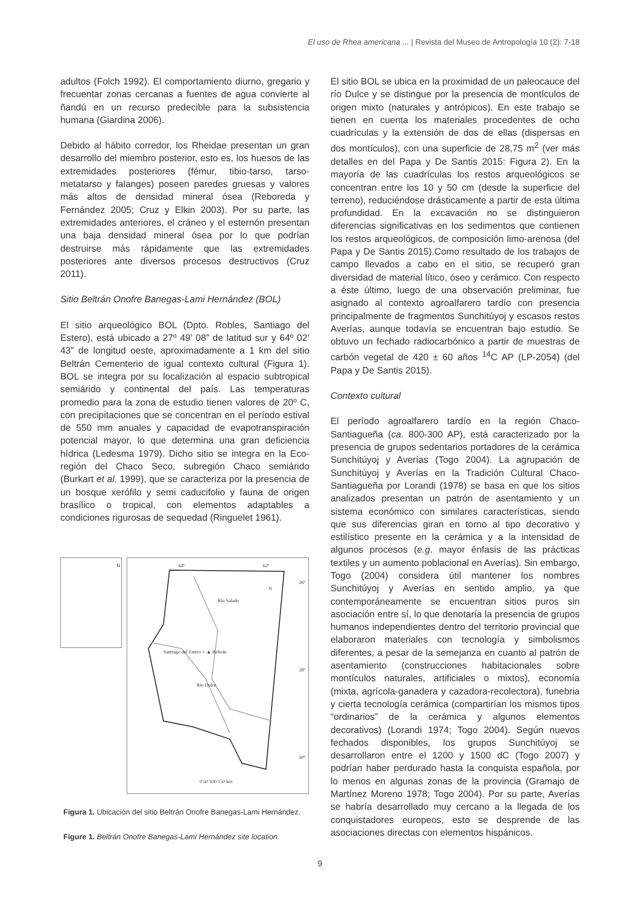El uso de Rhea americana ... | Revista del Museo de Antropología 10 (2): 7-18
adultos (Folch 1992). El comportamiento diurno, gregario y frecuentar zonas cercanas a fuentes de agua convierte al ñandú en un recurso predecible para la subsistencia humana (Giardina 2006).
Debido al hábito corredor, los Rheidae presentan un gran desarrollo del miembro posterior, esto es, los huesos de las extremidades posteriores (fémur, tibio-tarso, tarso-metatarso y falanges) poseen paredes gruesas y valores más altos de densidad mineral ósea (Reboreda y Fernández 2005; Cruz y Elkin 2003). Por su parte, las extremidades anteriores, el cráneo y el esternón presentan una baja densidad mineral ósea por lo que podrían destruirse más rápidamente que las extremidades posteriores ante diversos procesos destructivos (Cruz 2011).
Sitio Beltrán Onofre Banegas-Lami Hernández (BOL)
El sitio arqueológico BOL (Dpto. Robles, Santiago del Estero), está ubicado a 27º 49’ 08” de latitud sur y 64º 02’ 43” de longitud oeste, aproximadamente a 1 km del sitio Beltrán Cementerio de igual contexto cultural (Figura 1). BOL se integra por su localización al espacio subtropical semiárido y continental del país. Las temperaturas promedio para la zona de estudio tienen valores de 20º C, con precipitaciones que se concentran en el período estival de 550 mm anuales y capacidad de evapotranspiración potencial mayor, lo que determina una gran deficiencia hídrica (Ledesma 1979). Dicho sitio se integra en la Eco-región del Chaco Seco, subregión Chaco semiárido (Burkart et al. 1999), que se caracteriza por la presencia de un bosque xerófilo y semi caducifolio y fauna de origen brasílico o tropical, con elementos adaptables a condiciones rigurosas de sequedad (Ringuelet 1961).
N
Santiago del Estero ○ ▲ Beltrán
64º 62º
26º
28º
30º
Río Salado
Río Dulce
N
0 50 100 150 km
Figura 1. Ubicación del sitio Beltrán Onofre Banegas-Lami Hernández.
Figure 1. Beltrán Onofre Banegas-Lami Hernández site location.
El sitio BOL se ubica en la proximidad de un paleocauce del río Dulce y se distingue por la presencia de montículos de origen mixto (naturales y antrópicos). En este trabajo se tienen en cuenta los materiales procedentes de ocho cuadrículas y la extensión de dos de ellas (dispersas en dos montículos), con una superficie de 28,75 m<sup>2</sup> (ver más detalles en del Papa y De Santis 2015: Figura 2). En la mayoría de las cuadrículas los restos arqueológicos se concentran entre los 10 y 50 cm (desde la superficie del terreno), reduciéndose drásticamente a partir de esta última profundidad. En la excavación no se distinguieron diferencias significativas en los sedimentos que contienen los restos arqueológicos, de composición limo-arenosa (del Papa y De Santis 2015).Como resultado de los trabajos de campo llevados a cabo en el sitio, se recuperó gran diversidad de material lítico, óseo y cerámico. Con respecto a éste último, luego de una observación preliminar, fue asignado al contexto agroalfarero tardío con presencia principalmente de fragmentos Sunchitúyoj y escasos restos Averías, aunque todavía se encuentran bajo estudio. Se obtuvo un fechado radiocarbónico a partir de muestras de carbón vegetal de 420 ± 60 años <sup>14</sup>C AP (LP-2054) (del Papa y De Santis 2015).
Contexto cultural
El período agroalfarero tardío en la región Chaco-Santiagueña (ca. 800-300 AP), está caracterizado por la presencia de grupos sedentarios portadores de la cerámica Sunchitúyoj y Averías (Togo 2004). La agrupación de Sunchitúyoj y Averías en la Tradición Cultural Chaco-Santiagueña por Lorandi (1978) se basa en que los sitios analizados presentan un patrón de asentamiento y un sistema económico con similares características, siendo que sus diferencias giran en torno al tipo decorativo y estilístico presente en la cerámica y a la intensidad de algunos procesos (e.g. mayor énfasis de las prácticas textiles y un aumento poblacional en Averías). Sin embargo, Togo (2004) considera útil mantener los nombres Sunchitúyoj y Averías en sentido amplio, ya que contemporáneamente se encuentran sitios puros sin asociación entre sí, lo que denotaría la presencia de grupos humanos independientes dentro del territorio provincial que elaboraron materiales con tecnología y simbolismos diferentes, a pesar de la semejanza en cuanto al patrón de asentamiento (construcciones habitacionales sobre montículos naturales, artificiales o mixtos), economía (mixta, agrícola-ganadera y cazadora-recolectora), funebria y cierta tecnología cerámica (compartirían los mismos tipos “ordinarios” de la cerámica y algunos elementos decorativos) (Lorandi 1974; Togo 2004). Según nuevos fechados disponibles, los grupos Sunchitúyoj se desarrollaron entre el 1200 y 1500 dC (Togo 2007) y podrían haber perdurado hasta la conquista española, por lo menos en algunas zonas de la provincia (Gramajo de Martínez Moreno 1978; Togo 2004). Por su parte, Averías se habría desarrollado muy cercano a la llegada de los conquistadores europeos, esto se desprende de las asociaciones directas con elementos hispánicos.
9